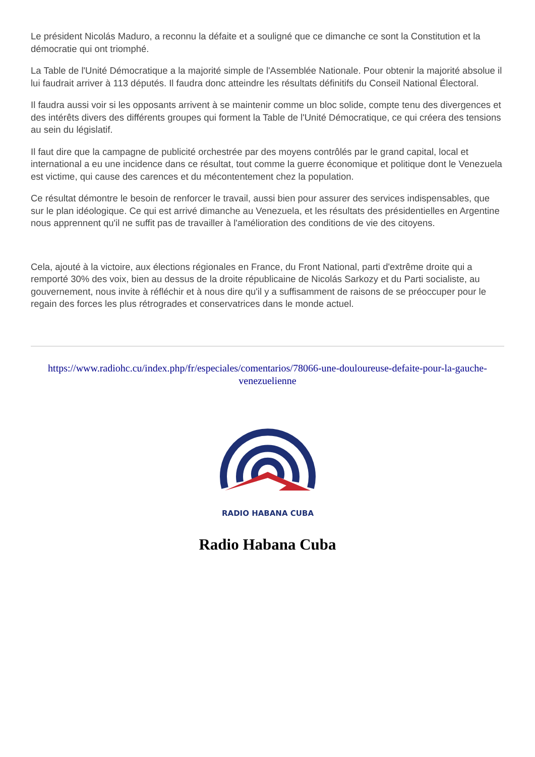Le président Nicolás Maduro, a reconnu la défaite et a souligné que ce dimanche ce sont la Constitution et la démocratie qui ont triomphé.
La Table de l'Unité Démocratique a la majorité simple de l'Assemblée Nationale. Pour obtenir la majorité absolue il lui faudrait arriver à 113 députés. Il faudra donc atteindre les résultats définitifs du Conseil National Électoral.
Il faudra aussi voir si les opposants arrivent à se maintenir comme un bloc solide, compte tenu des divergences et des intérêts divers des différents groupes qui forment la Table de l'Unité Démocratique, ce qui créera des tensions au sein du législatif.
Il faut dire que la campagne de publicité orchestrée par des moyens contrôlés par le grand capital, local et international a eu une incidence dans ce résultat, tout comme la guerre économique et politique dont le Venezuela est victime, qui cause des carences et du mécontentement chez la population.
Ce résultat démontre le besoin de renforcer le travail, aussi bien pour assurer des services indispensables, que sur le plan idéologique. Ce qui est arrivé dimanche au Venezuela, et les résultats des présidentielles en Argentine nous apprennent qu'il ne suffit pas de travailler à l'amélioration des conditions de vie des citoyens.
Cela, ajouté à la victoire, aux élections régionales en France, du Front National, parti d'extrême droite qui a remporté 30% des voix, bien au dessus de la droite républicaine de Nicolás Sarkozy et du Parti socialiste, au gouvernement, nous invite à réfléchir et à nous dire qu'il y a suffisamment de raisons de se préoccuper pour le regain des forces les plus rétrogrades et conservatrices dans le monde actuel.
https://www.radiohc.cu/index.php/fr/especiales/comentarios/78066-une-douloureuse-defaite-pour-la-gauche-venezuelienne
RADIO HABANA CUBA
Radio Habana Cuba